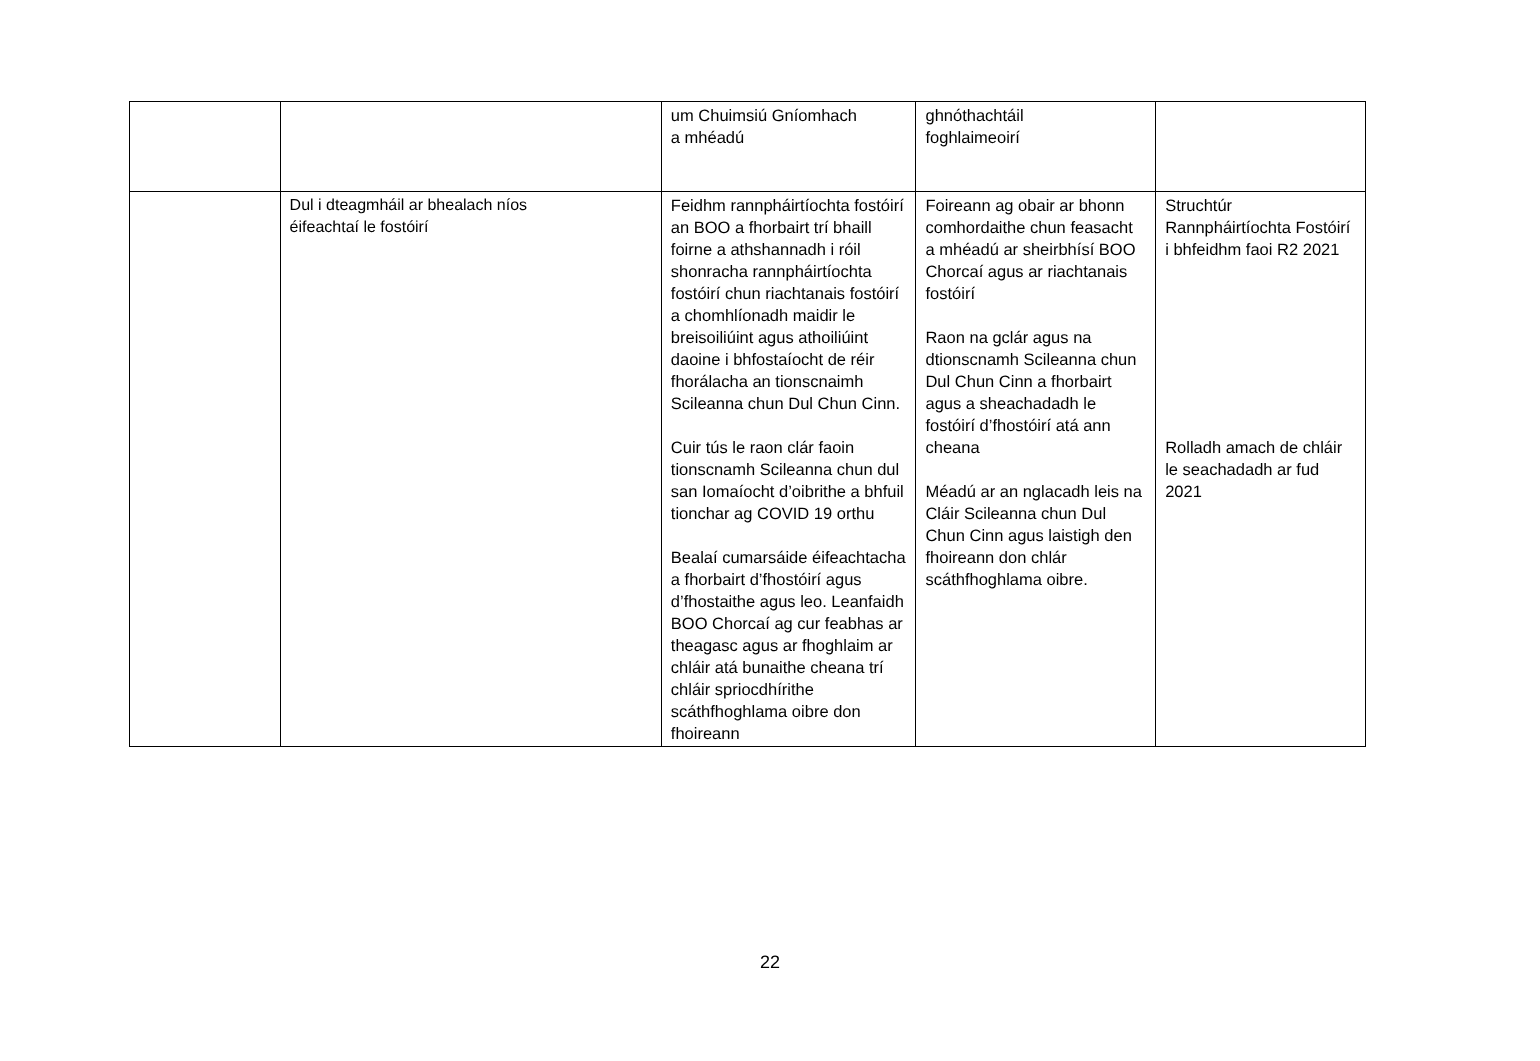| | | um Chuimsiú Gníomhach a mhéadú | ghnóthachtáil foghlaimeoirí | |
| | Dul i dteagmháil ar bhealach níos éifeachtaí le fostóirí | Feidhm rannpháirtíochta fostóirí an BOO a fhorbairt trí bhaill foirne a athshannadh i róil shonracha rannpháirtíochta fostóirí chun riachtanais fostóirí a chomhlíonadh maidir le breisoiliúint agus athoiliúint daoine i bhfostaíocht de réir fhorálacha an tionscnaimh Scileanna chun Dul Chun Cinn. Cuir tús le raon clár faoin tionscnamh Scileanna chun dul san Iomaíocht d’oibrithe a bhfuil tionchar ag COVID 19 orthu Bealaí cumarsáide éifeachtacha a fhorbairt d’fhostóirí agus d’fhostaithe agus leo. Leanfaidh BOO Chorcaí ag cur feabhas ar theagasc agus ar fhoghlaim ar chláir atá bunaithe cheana trí chláir spriocdhírithe scáthfhoghlama oibre don fhoireann | Foireann ag obair ar bhonn comhordaithe chun feasacht a mhéadú ar sheirbhísí BOO Chorcaí agus ar riachtanais fostóirí Raon na gclár agus na dtionscnamh Scileanna chun Dul Chun Cinn a fhorbairt agus a sheachadadh le fostóirí d’fhostóirí atá ann cheana Méadú ar an nglacadh leis na Cláir Scileanna chun Dul Chun Cinn agus laistigh den fhoireann don chlár scáthfhoghlama oibre. | Struchtúr Rannpháirtíochta Fostóirí i bhfeidhm faoi R2 2021 Rolladh amach de chláir le seachadadh ar fud 2021 |
22